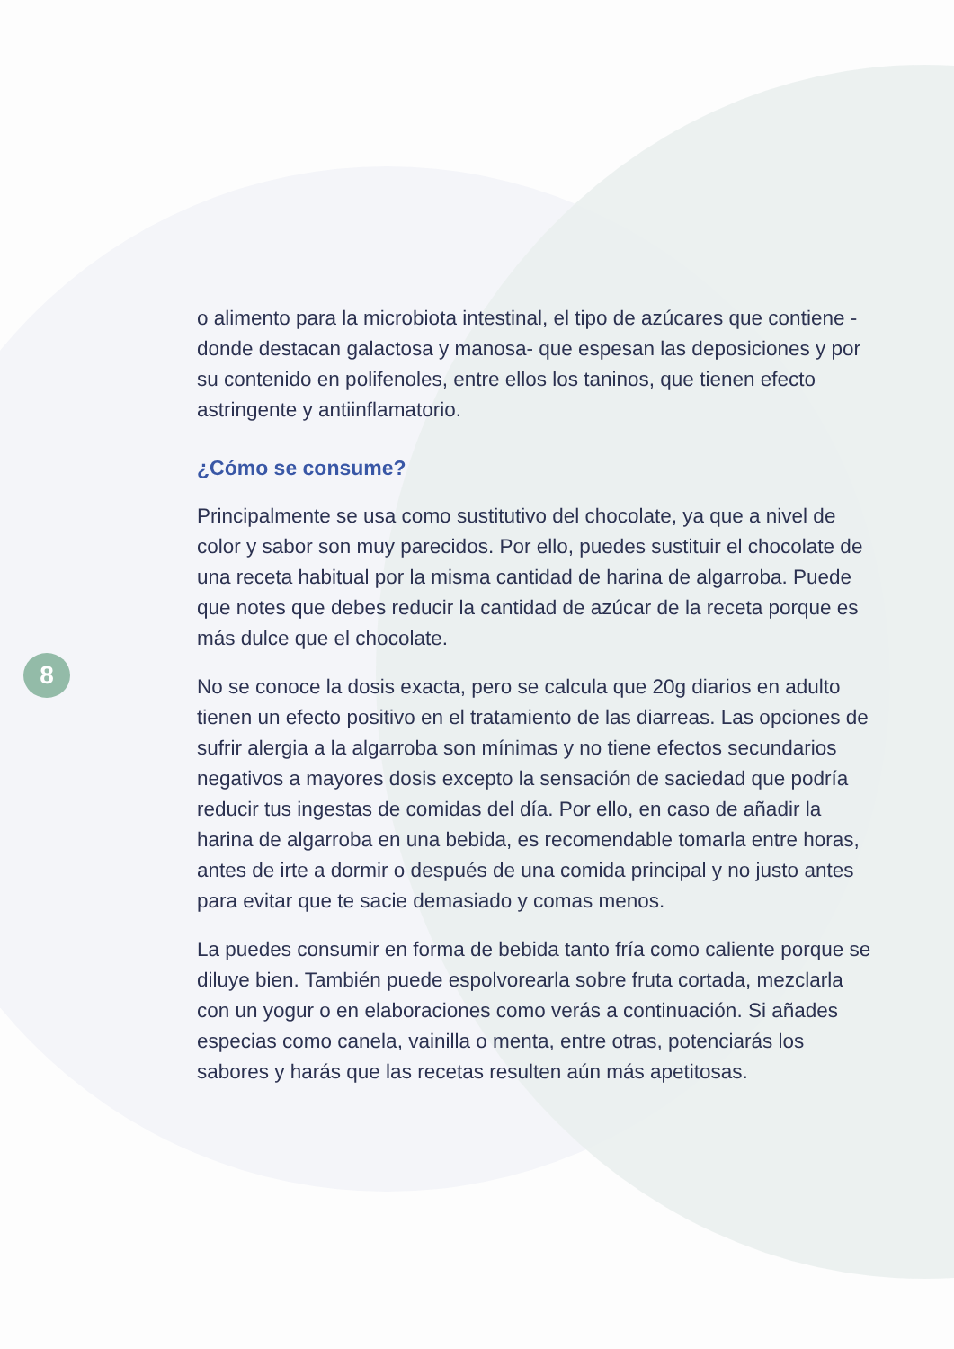8
o alimento para la microbiota intestinal, el tipo de azúcares que contiene -donde destacan galactosa y manosa- que espesan las deposiciones y por su contenido en polifenoles, entre ellos los taninos, que tienen efecto astringente y antiinflamatorio.
¿Cómo se consume?
Principalmente se usa como sustitutivo del chocolate, ya que a nivel de color y sabor son muy parecidos. Por ello, puedes sustituir el chocolate de una receta habitual por la misma cantidad de harina de algarroba. Puede que notes que debes reducir la cantidad de azúcar de la receta porque es más dulce que el chocolate.
No se conoce la dosis exacta, pero se calcula que 20g diarios en adulto tienen un efecto positivo en el tratamiento de las diarreas. Las opciones de sufrir alergia a la algarroba son mínimas y no tiene efectos secundarios negativos a mayores dosis excepto la sensación de saciedad que podría reducir tus ingestas de comidas del día. Por ello, en caso de añadir la harina de algarroba en una bebida, es recomendable tomarla entre horas, antes de irte a dormir o después de una comida principal y no justo antes para evitar que te sacie demasiado y comas menos.
La puedes consumir en forma de bebida tanto fría como caliente porque se diluye bien. También puede espolvorearla sobre fruta cortada, mezclarla con un yogur o en elaboraciones como verás a continuación. Si añades especias como canela, vainilla o menta, entre otras, potenciarás los sabores y harás que las recetas resulten aún más apetitosas.